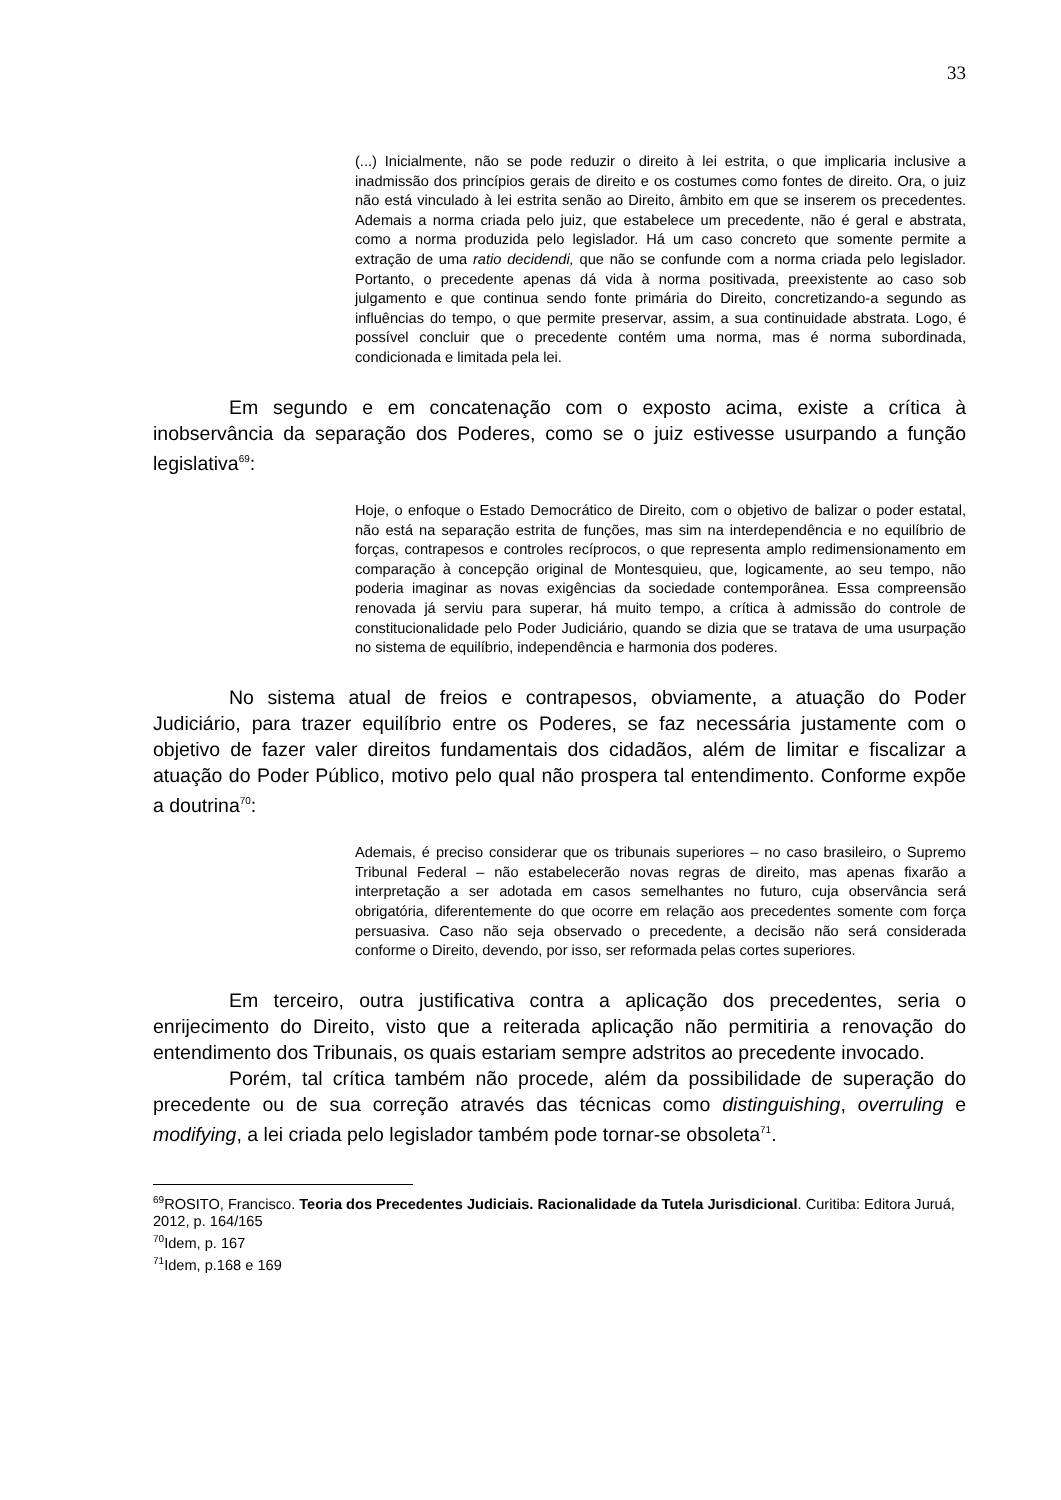33
(...) Inicialmente, não se pode reduzir o direito à lei estrita, o que implicaria inclusive a inadmissão dos princípios gerais de direito e os costumes como fontes de direito. Ora, o juiz não está vinculado à lei estrita senão ao Direito, âmbito em que se inserem os precedentes. Ademais a norma criada pelo juiz, que estabelece um precedente, não é geral e abstrata, como a norma produzida pelo legislador. Há um caso concreto que somente permite a extração de uma ratio decidendi, que não se confunde com a norma criada pelo legislador. Portanto, o precedente apenas dá vida à norma positivada, preexistente ao caso sob julgamento e que continua sendo fonte primária do Direito, concretizando-a segundo as influências do tempo, o que permite preservar, assim, a sua continuidade abstrata. Logo, é possível concluir que o precedente contém uma norma, mas é norma subordinada, condicionada e limitada pela lei.
Em segundo e em concatenação com o exposto acima, existe a crítica à inobservância da separação dos Poderes, como se o juiz estivesse usurpando a função legislativa<sup>69</sup>:
Hoje, o enfoque o Estado Democrático de Direito, com o objetivo de balizar o poder estatal, não está na separação estrita de funções, mas sim na interdependência e no equilíbrio de forças, contrapesos e controles recíprocos, o que representa amplo redimensionamento em comparação à concepção original de Montesquieu, que, logicamente, ao seu tempo, não poderia imaginar as novas exigências da sociedade contemporânea. Essa compreensão renovada já serviu para superar, há muito tempo, a crítica à admissão do controle de constitucionalidade pelo Poder Judiciário, quando se dizia que se tratava de uma usurpação no sistema de equilíbrio, independência e harmonia dos poderes.
No sistema atual de freios e contrapesos, obviamente, a atuação do Poder Judiciário, para trazer equilíbrio entre os Poderes, se faz necessária justamente com o objetivo de fazer valer direitos fundamentais dos cidadãos, além de limitar e fiscalizar a atuação do Poder Público, motivo pelo qual não prospera tal entendimento. Conforme expõe a doutrina<sup>70</sup>:
Ademais, é preciso considerar que os tribunais superiores – no caso brasileiro, o Supremo Tribunal Federal – não estabelecerão novas regras de direito, mas apenas fixarão a interpretação a ser adotada em casos semelhantes no futuro, cuja observância será obrigatória, diferentemente do que ocorre em relação aos precedentes somente com força persuasiva. Caso não seja observado o precedente, a decisão não será considerada conforme o Direito, devendo, por isso, ser reformada pelas cortes superiores.
Em terceiro, outra justificativa contra a aplicação dos precedentes, seria o enrijecimento do Direito, visto que a reiterada aplicação não permitiria a renovação do entendimento dos Tribunais, os quais estariam sempre adstritos ao precedente invocado.
Porém, tal crítica também não procede, além da possibilidade de superação do precedente ou de sua correção através das técnicas como distinguishing, overruling e modifying, a lei criada pelo legislador também pode tornar-se obsoleta<sup>71</sup>.
<sup>69</sup> ROSITO, Francisco. Teoria dos Precedentes Judiciais. Racionalidade da Tutela Jurisdicional. Curitiba: Editora Juruá, 2012, p. 164/165
<sup>70</sup> Idem, p. 167
<sup>71</sup> Idem, p.168 e 169